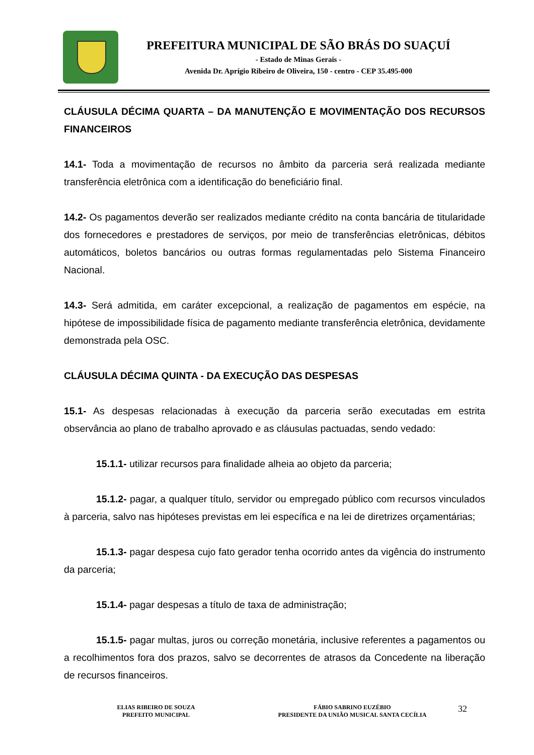PREFEITURA MUNICIPAL DE SÃO BRÁS DO SUAÇUÍ
- Estado de Minas Gerais -
Avenida Dr. Aprígio Ribeiro de Oliveira, 150 - centro - CEP 35.495-000
CLÁUSULA DÉCIMA QUARTA – DA MANUTENÇÃO E MOVIMENTAÇÃO DOS RECURSOS FINANCEIROS
14.1- Toda a movimentação de recursos no âmbito da parceria será realizada mediante transferência eletrônica com a identificação do beneficiário final.
14.2- Os pagamentos deverão ser realizados mediante crédito na conta bancária de titularidade dos fornecedores e prestadores de serviços, por meio de transferências eletrônicas, débitos automáticos, boletos bancários ou outras formas regulamentadas pelo Sistema Financeiro Nacional.
14.3- Será admitida, em caráter excepcional, a realização de pagamentos em espécie, na hipótese de impossibilidade física de pagamento mediante transferência eletrônica, devidamente demonstrada pela OSC.
CLÁUSULA DÉCIMA QUINTA - DA EXECUÇÃO DAS DESPESAS
15.1- As despesas relacionadas à execução da parceria serão executadas em estrita observância ao plano de trabalho aprovado e as cláusulas pactuadas, sendo vedado:
15.1.1- utilizar recursos para finalidade alheia ao objeto da parceria;
15.1.2- pagar, a qualquer título, servidor ou empregado público com recursos vinculados à parceria, salvo nas hipóteses previstas em lei específica e na lei de diretrizes orçamentárias;
15.1.3- pagar despesa cujo fato gerador tenha ocorrido antes da vigência do instrumento da parceria;
15.1.4- pagar despesas a título de taxa de administração;
15.1.5- pagar multas, juros ou correção monetária, inclusive referentes a pagamentos ou a recolhimentos fora dos prazos, salvo se decorrentes de atrasos da Concedente na liberação de recursos financeiros.
ELIAS RIBEIRO DE SOUZA
PREFEITO MUNICIPAL
FÁBIO SABRINO EUZÉBIO
PRESIDENTE DA UNIÃO MUSICAL SANTA CECÍLIA
32